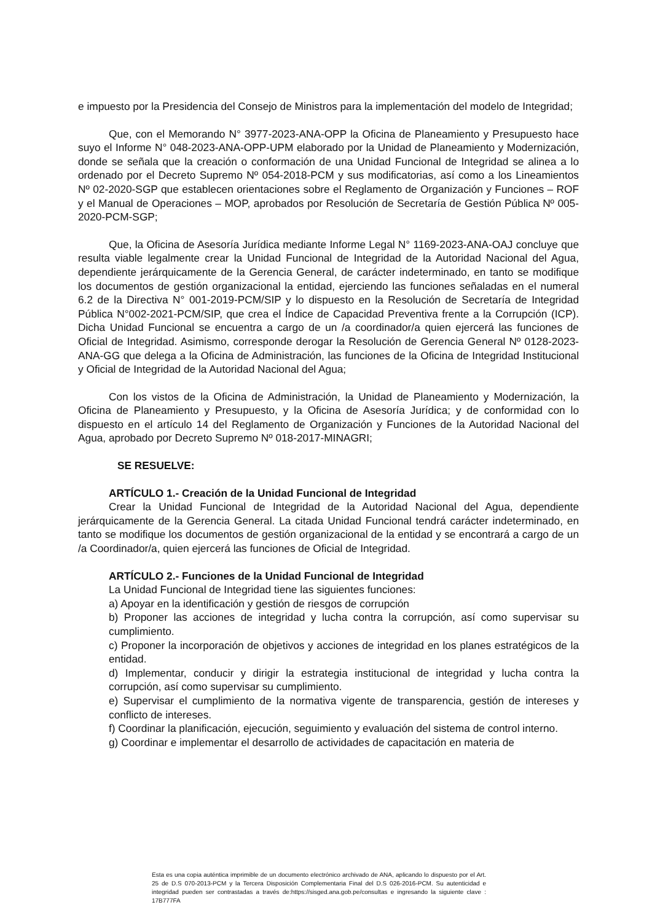e impuesto por la Presidencia del Consejo de Ministros para la implementación del modelo de Integridad;
Que, con el Memorando N° 3977-2023-ANA-OPP la Oficina de Planeamiento y Presupuesto hace suyo el Informe N° 048-2023-ANA-OPP-UPM elaborado por la Unidad de Planeamiento y Modernización, donde se señala que la creación o conformación de una Unidad Funcional de Integridad se alinea a lo ordenado por el Decreto Supremo Nº 054-2018-PCM y sus modificatorias, así como a los Lineamientos Nº 02-2020-SGP que establecen orientaciones sobre el Reglamento de Organización y Funciones – ROF y el Manual de Operaciones – MOP, aprobados por Resolución de Secretaría de Gestión Pública Nº 005-2020-PCM-SGP;
Que, la Oficina de Asesoría Jurídica mediante Informe Legal N° 1169-2023-ANA-OAJ concluye que resulta viable legalmente crear la Unidad Funcional de Integridad de la Autoridad Nacional del Agua, dependiente jerárquicamente de la Gerencia General, de carácter indeterminado, en tanto se modifique los documentos de gestión organizacional la entidad, ejerciendo las funciones señaladas en el numeral 6.2 de la Directiva N° 001-2019-PCM/SIP y lo dispuesto en la Resolución de Secretaría de Integridad Pública N°002-2021-PCM/SIP, que crea el Índice de Capacidad Preventiva frente a la Corrupción (ICP). Dicha Unidad Funcional se encuentra a cargo de un /a coordinador/a quien ejercerá las funciones de Oficial de Integridad. Asimismo, corresponde derogar la Resolución de Gerencia General Nº 0128-2023-ANA-GG que delega a la Oficina de Administración, las funciones de la Oficina de Integridad Institucional y Oficial de Integridad de la Autoridad Nacional del Agua;
Con los vistos de la Oficina de Administración, la Unidad de Planeamiento y Modernización, la Oficina de Planeamiento y Presupuesto, y la Oficina de Asesoría Jurídica; y de conformidad con lo dispuesto en el artículo 14 del Reglamento de Organización y Funciones de la Autoridad Nacional del Agua, aprobado por Decreto Supremo Nº 018-2017-MINAGRI;
SE RESUELVE:
ARTÍCULO 1.- Creación de la Unidad Funcional de Integridad
Crear la Unidad Funcional de Integridad de la Autoridad Nacional del Agua, dependiente jerárquicamente de la Gerencia General. La citada Unidad Funcional tendrá carácter indeterminado, en tanto se modifique los documentos de gestión organizacional de la entidad y se encontrará a cargo de un /a Coordinador/a, quien ejercerá las funciones de Oficial de Integridad.
ARTÍCULO 2.- Funciones de la Unidad Funcional de Integridad
La Unidad Funcional de Integridad tiene las siguientes funciones:
a) Apoyar en la identificación y gestión de riesgos de corrupción
b) Proponer las acciones de integridad y lucha contra la corrupción, así como supervisar su cumplimiento.
c) Proponer la incorporación de objetivos y acciones de integridad en los planes estratégicos de la entidad.
d) Implementar, conducir y dirigir la estrategia institucional de integridad y lucha contra la corrupción, así como supervisar su cumplimiento.
e) Supervisar el cumplimiento de la normativa vigente de transparencia, gestión de intereses y conflicto de intereses.
f) Coordinar la planificación, ejecución, seguimiento y evaluación del sistema de control interno.
g) Coordinar e implementar el desarrollo de actividades de capacitación en materia de
Esta es una copia auténtica imprimible de un documento electrónico archivado de ANA, aplicando lo dispuesto por el Art. 25 de D.S 070-2013-PCM y la Tercera Disposición Complementaria Final del D.S 026-2016-PCM. Su autenticidad e integridad pueden ser contrastadas a través de:https://sisged.ana.gob.pe/consultas e ingresando la siguiente clave : 17B777FA